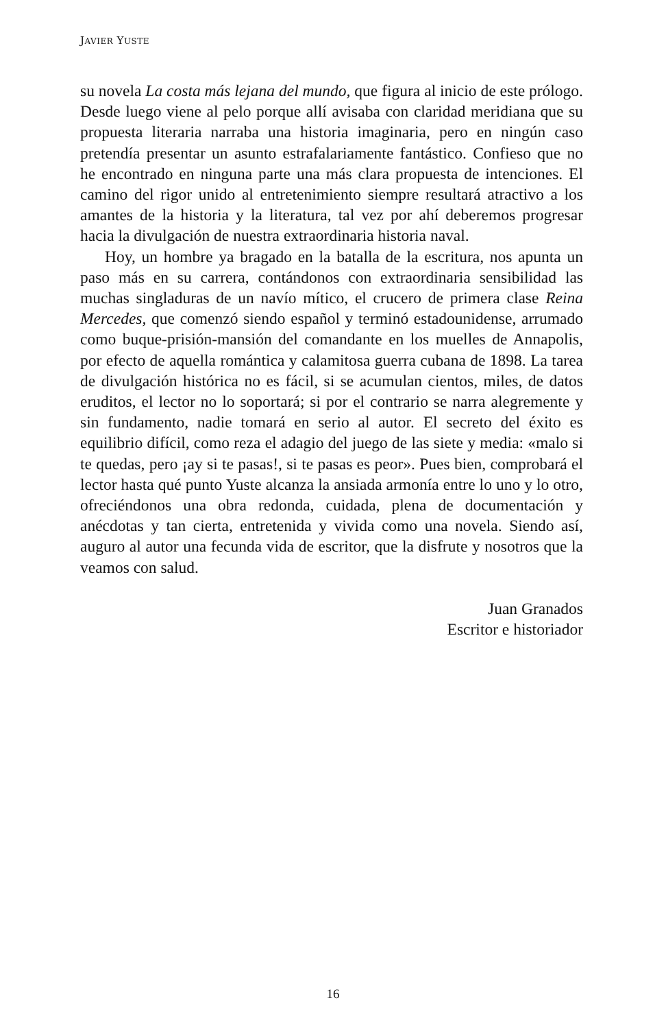JAVIER YUSTE
su novela La costa más lejana del mundo, que figura al inicio de este prólogo. Desde luego viene al pelo porque allí avisaba con claridad meridiana que su propuesta literaria narraba una historia imaginaria, pero en ningún caso pretendía presentar un asunto estrafalariamente fantástico. Confieso que no he encontrado en ninguna parte una más clara propuesta de intenciones. El camino del rigor unido al entretenimiento siempre resultará atractivo a los amantes de la historia y la literatura, tal vez por ahí deberemos progresar hacia la divulgación de nuestra extraordinaria historia naval.
Hoy, un hombre ya bragado en la batalla de la escritura, nos apunta un paso más en su carrera, contándonos con extraordinaria sensibilidad las muchas singladuras de un navío mítico, el crucero de primera clase Reina Mercedes, que comenzó siendo español y terminó estadounidense, arrumado como buque-prisión-mansión del comandante en los muelles de Annapolis, por efecto de aquella romántica y calamitosa guerra cubana de 1898. La tarea de divulgación histórica no es fácil, si se acumulan cientos, miles, de datos eruditos, el lector no lo soportará; si por el contrario se narra alegremente y sin fundamento, nadie tomará en serio al autor. El secreto del éxito es equilibrio difícil, como reza el adagio del juego de las siete y media: «malo si te quedas, pero ¡ay si te pasas!, si te pasas es peor». Pues bien, comprobará el lector hasta qué punto Yuste alcanza la ansiada armonía entre lo uno y lo otro, ofreciéndonos una obra redonda, cuidada, plena de documentación y anécdotas y tan cierta, entretenida y vivida como una novela. Siendo así, auguro al autor una fecunda vida de escritor, que la disfrute y nosotros que la veamos con salud.
Juan Granados
Escritor e historiador
16